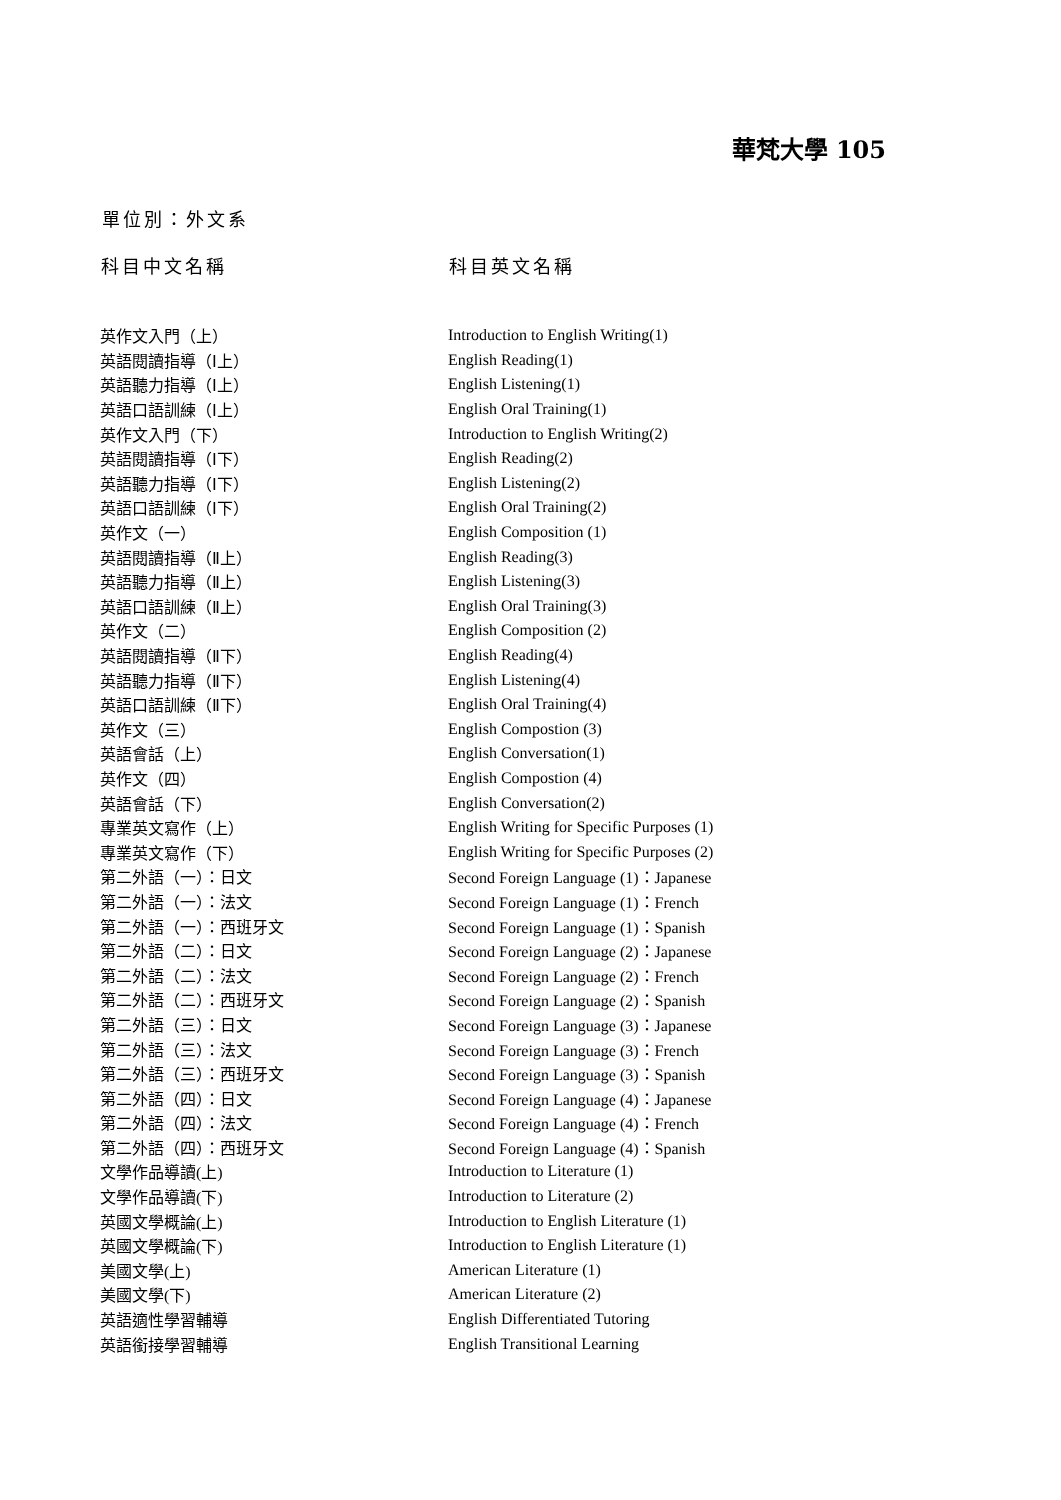華梵大學 105
單位別：外文系
| 科目中文名稱 | 科目英文名稱 |
| --- | --- |
| 英作文入門（上） | Introduction to English Writing(1) |
| 英語閱讀指導（Ⅰ上） | English Reading(1) |
| 英語聽力指導（Ⅰ上） | English Listening(1) |
| 英語口語訓練（Ⅰ上） | English Oral Training(1) |
| 英作文入門（下） | Introduction to English Writing(2) |
| 英語閱讀指導（Ⅰ下） | English Reading(2) |
| 英語聽力指導（Ⅰ下） | English Listening(2) |
| 英語口語訓練（Ⅰ下） | English Oral Training(2) |
| 英作文（一） | English Composition (1) |
| 英語閱讀指導（Ⅱ上） | English Reading(3) |
| 英語聽力指導（Ⅱ上） | English Listening(3) |
| 英語口語訓練（Ⅱ上） | English Oral Training(3) |
| 英作文（二） | English Composition (2) |
| 英語閱讀指導（Ⅱ下） | English Reading(4) |
| 英語聽力指導（Ⅱ下） | English Listening(4) |
| 英語口語訓練（Ⅱ下） | English Oral Training(4) |
| 英作文（三） | English Compostion (3) |
| 英語會話（上） | English Conversation(1) |
| 英作文（四） | English Compostion (4) |
| 英語會話（下） | English Conversation(2) |
| 專業英文寫作（上） | English Writing for Specific Purposes (1) |
| 專業英文寫作（下） | English Writing for Specific Purposes (2) |
| 第二外語（一）：日文 | Second Foreign Language (1)：Japanese |
| 第二外語（一）：法文 | Second Foreign Language (1)：French |
| 第二外語（一）：西班牙文 | Second Foreign Language (1)：Spanish |
| 第二外語（二）：日文 | Second Foreign Language (2)：Japanese |
| 第二外語（二）：法文 | Second Foreign Language (2)：French |
| 第二外語（二）：西班牙文 | Second Foreign Language (2)：Spanish |
| 第二外語（三）：日文 | Second Foreign Language (3)：Japanese |
| 第二外語（三）：法文 | Second Foreign Language (3)：French |
| 第二外語（三）：西班牙文 | Second Foreign Language (3)：Spanish |
| 第二外語（四）：日文 | Second Foreign Language (4)：Japanese |
| 第二外語（四）：法文 | Second Foreign Language (4)：French |
| 第二外語（四）：西班牙文 | Second Foreign Language (4)：Spanish |
| 文學作品導讀(上) | Introduction to Literature (1) |
| 文學作品導讀(下) | Introduction to Literature (2) |
| 英國文學概論(上) | Introduction to English Literature (1) |
| 英國文學概論(下) | Introduction to English Literature (1) |
| 美國文學(上) | American Literature (1) |
| 美國文學(下) | American Literature (2) |
| 英語適性學習輔導 | English Differentiated Tutoring |
| 英語銜接學習輔導 | English Transitional Learning |